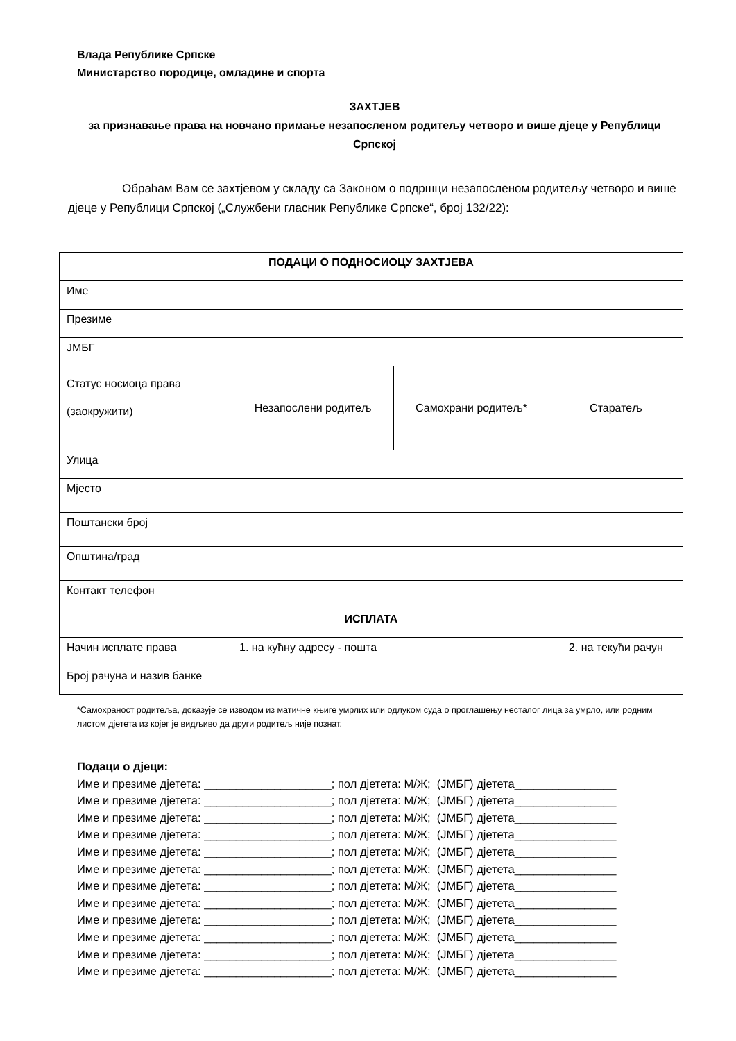Влада Републике Српске
Министарство породице, омладине и спорта
ЗАХТЈЕВ
за признавање права на новчано примање незапосленом родитељу четворо и више дјеце у Републици Српској
Обраћам Вам се захтјевом у складу са Законом о подршци незапосленом родитељу четворо и више дјеце у Републици Српској („Службени гласник Републике Српске“, број 132/22):
| ПОДАЦИ О ПОДНОСИОЦУ ЗАХТЈЕВА | | | |
| --- | --- | --- | --- |
| Име | | | |
| Презиме | | | |
| ЈМБГ | | | |
| Статус носиоца права (заокружити) | Незапослени родитељ | Самохрани родитељ* | Старатељ |
| Улица | | | |
| Мјесто | | | |
| Поштански број | | | |
| Општина/град | | | |
| Контакт телефон | | | |
| ИСПЛАТА | | | |
| Начин исплате права | 1. на кућну адресу - пошта | | 2. на текући рачун |
| Број рачуна и назив банке | | | |
*Самохраност родитеља, доказује се изводом из матичне књиге умрлих или одлуком суда о проглашењу несталог лица за умрло, или родним листом дјетета из којег је видљиво да други родитељ није познат.
Подаци о дјеци: Име и презиме дјетета: ____________________; пол дјетета: М/Ж; (ЈМБГ) дјетета________________ Име и презиме дјетета: ____________________; пол дјетета: М/Ж; (ЈМБГ) дјетета________________ Име и презиме дјетета: ____________________; пол дјетета: М/Ж; (ЈМБГ) дјетета________________ Име и презиме дјетета: ____________________; пол дјетета: М/Ж; (ЈМБГ) дјетета________________ Име и презиме дјетета: ____________________; пол дјетета: М/Ж; (ЈМБГ) дјетета________________ Име и презиме дјетета: ____________________; пол дјетета: М/Ж; (ЈМБГ) дјетета________________ Име и презиме дјетета: ____________________; пол дјетета: М/Ж; (ЈМБГ) дјетета________________ Име и презиме дјетета: ____________________; пол дјетета: М/Ж; (ЈМБГ) дјетета________________ Име и презиме дјетета: ____________________; пол дјетета: М/Ж; (ЈМБГ) дјетета________________ Име и презиме дјетета: ____________________; пол дјетета: М/Ж; (ЈМБГ) дјетета________________ Име и презиме дјетета: ____________________; пол дјетета: М/Ж; (ЈМБГ) дјетета________________ Име и презиме дјетета: ____________________; пол дјетета: М/Ж; (ЈМБГ) дјетета________________